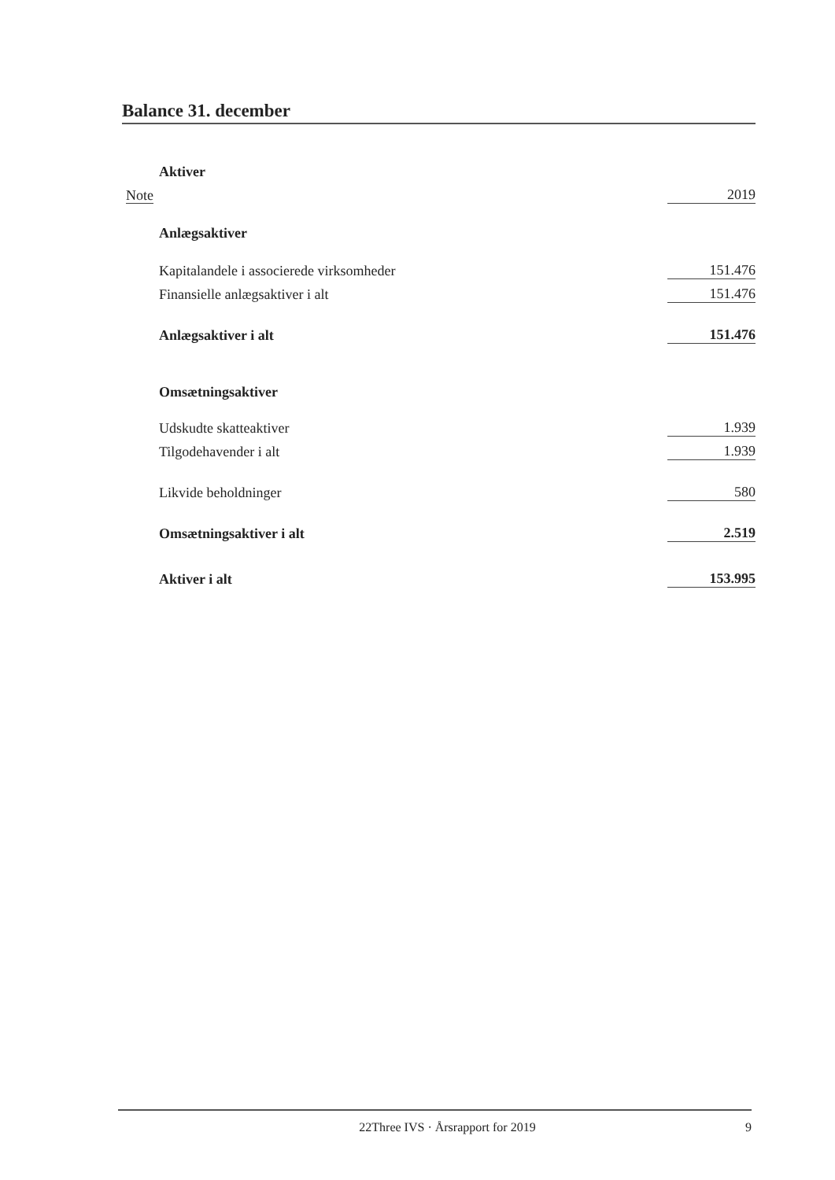Balance 31. december
| | Aktiver | |
| Note | | 2019 |
| | Anlægsaktiver | |
| | Kapitalandele i associerede virksomheder | 151.476 |
| | Finansielle anlægsaktiver i alt | 151.476 |
| | Anlægsaktiver i alt | 151.476 |
| | Omsætningsaktiver | |
| | Udskudte skatteaktiver | 1.939 |
| | Tilgodehavender i alt | 1.939 |
| | Likvide beholdninger | 580 |
| | Omsætningsaktiver i alt | 2.519 |
| | Aktiver i alt | 153.995 |
22Three IVS · Årsrapport for 2019 9